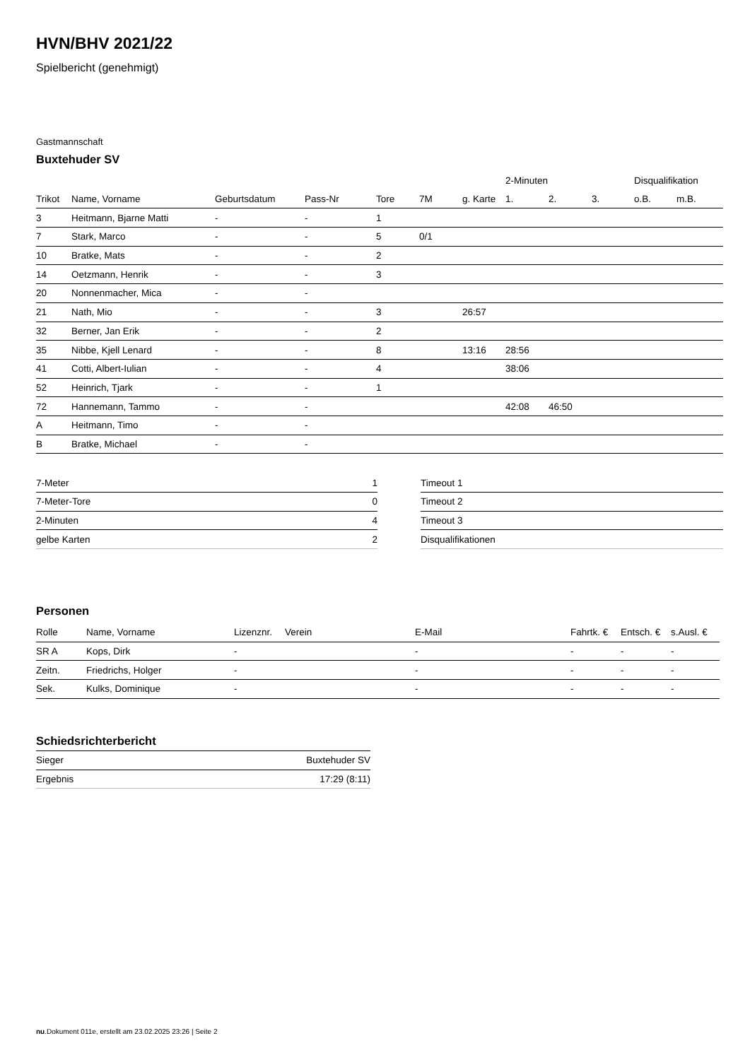HVN/BHV 2021/22
Spielbericht (genehmigt)
Gastmannschaft
Buxtehuder SV
| | | | | | | | 2-Minuten | | | Disqualifikation | |
| --- | --- | --- | --- | --- | --- | --- | --- | --- | --- | --- | --- |
| Trikot | Name, Vorname | Geburtsdatum | Pass-Nr | Tore | 7M | g. Karte | 1. | 2. | 3. | o.B. | m.B. |
| 3 | Heitmann, Bjarne Matti | - | - | 1 | | | | | | | |
| 7 | Stark, Marco | - | - | 5 | 0/1 | | | | | | |
| 10 | Bratke, Mats | - | - | 2 | | | | | | | |
| 14 | Oetzmann, Henrik | - | - | 3 | | | | | | | |
| 20 | Nonnenmacher, Mica | - | - | | | | | | | | |
| 21 | Nath, Mio | - | - | 3 | | 26:57 | | | | | |
| 32 | Berner, Jan Erik | - | - | 2 | | | | | | | |
| 35 | Nibbe, Kjell Lenard | - | - | 8 | | 13:16 | 28:56 | | | | |
| 41 | Cotti, Albert-Iulian | - | - | 4 | | | 38:06 | | | | |
| 52 | Heinrich, Tjark | - | - | 1 | | | | | | | |
| 72 | Hannemann, Tammo | - | - | | | | 42:08 | 46:50 | | | |
| A | Heitmann, Timo | - | - | | | | | | | | |
| B | Bratke, Michael | - | - | | | | | | | | |
| 7-Meter | 1 |
| 7-Meter-Tore | 0 |
| 2-Minuten | 4 |
| gelbe Karten | 2 |
| Timeout 1 |
| Timeout 2 |
| Timeout 3 |
| Disqualifikationen |
Personen
| Rolle | Name, Vorname | Lizenznr. | Verein | E-Mail | Fahrtk. € | Entsch. € | s.Ausl. € |
| --- | --- | --- | --- | --- | --- | --- | --- |
| SR A | Kops, Dirk | - | | - | - | - | - |
| Zeitn. | Friedrichs, Holger | - | | - | - | - | - |
| Sek. | Kulks, Dominique | - | | - | - | - | - |
Schiedsrichterbericht
| Sieger | Buxtehuder SV |
| Ergebnis | 17:29 (8:11) |
nu.Dokument 011e, erstellt am 23.02.2025 23:26 | Seite 2